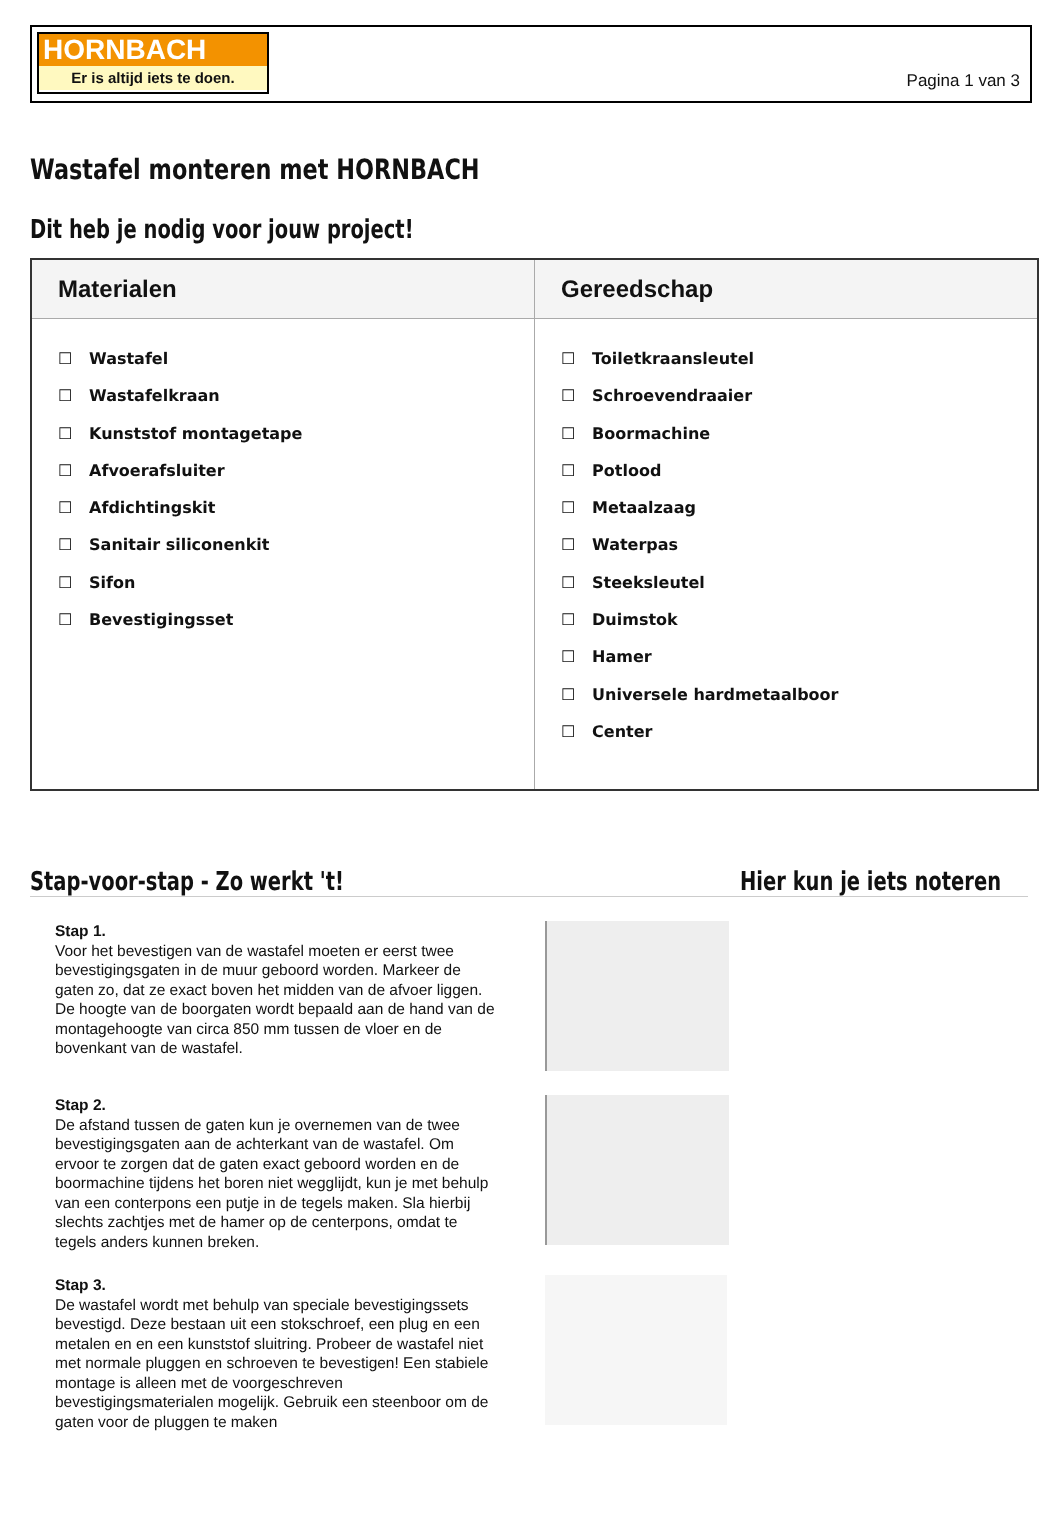HORNBACH
Er is altijd iets te doen.
Pagina 1 van 3
Wastafel monteren met HORNBACH
Dit heb je nodig voor jouw project!
| Materialen | Gereedschap |
| --- | --- |
| ☐ Wastafel ☐ Wastafelkraan ☐ Kunststof montagetape ☐ Afvoerafsluiter ☐ Afdichtingskit ☐ Sanitair siliconenkit ☐ Sifon ☐ Bevestigingsset | ☐ Toiletkraansleutel ☐ Schroevendraaier ☐ Boormachine ☐ Potlood ☐ Metaalzaag ☐ Waterpas ☐ Steeksleutel ☐ Duimstok ☐ Hamer ☐ Universele hardmetaalboor ☐ Center |
Stap-voor-stap - Zo werkt 't! Hier kun je iets noteren
Stap 1.
Voor het bevestigen van de wastafel moeten er eerst twee bevestigingsgaten in de muur geboord worden. Markeer de gaten zo, dat ze exact boven het midden van de afvoer liggen. De hoogte van de boorgaten wordt bepaald aan de hand van de montagehoogte van circa 850 mm tussen de vloer en de bovenkant van de wastafel.
Stap 2.
De afstand tussen de gaten kun je overnemen van de twee bevestigingsgaten aan de achterkant van de wastafel. Om ervoor te zorgen dat de gaten exact geboord worden en de boormachine tijdens het boren niet wegglijdt, kun je met behulp van een conterpons een putje in de tegels maken. Sla hierbij slechts zachtjes met de hamer op de centerpons, omdat te tegels anders kunnen breken.
Stap 3.
De wastafel wordt met behulp van speciale bevestigingssets bevestigd. Deze bestaan uit een stokschroef, een plug en een metalen en en een kunststof sluitring. Probeer de wastafel niet met normale pluggen en schroeven te bevestigen! Een stabiele montage is alleen met de voorgeschreven bevestigingsmaterialen mogelijk. Gebruik een steenboor om de gaten voor de pluggen te maken